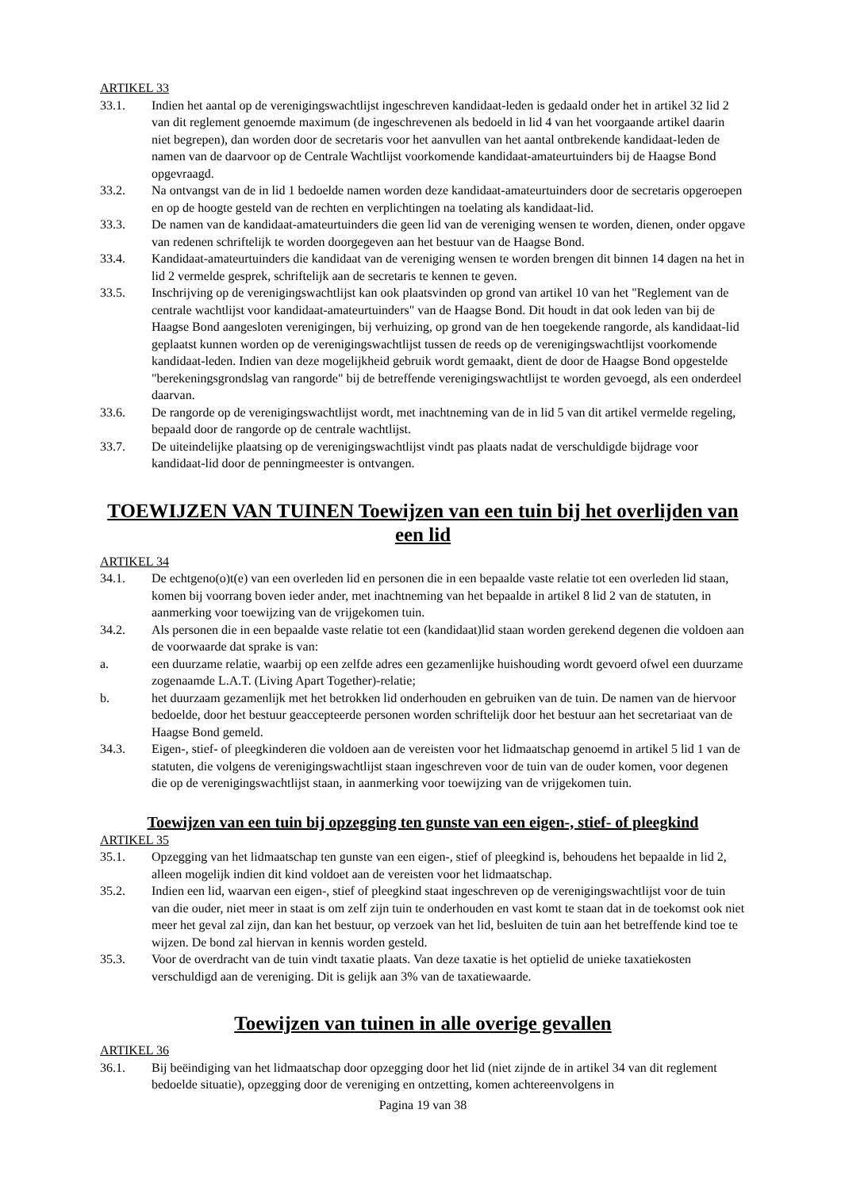ARTIKEL 33
33.1. Indien het aantal op de verenigingswachtlijst ingeschreven kandidaat-leden is gedaald onder het in artikel 32 lid 2 van dit reglement genoemde maximum (de ingeschrevenen als bedoeld in lid 4 van het voorgaande artikel daarin niet begrepen), dan worden door de secretaris voor het aanvullen van het aantal ontbrekende kandidaat-leden de namen van de daarvoor op de Centrale Wachtlijst voorkomende kandidaat-amateurtuinders bij de Haagse Bond opgevraagd.
33.2. Na ontvangst van de in lid 1 bedoelde namen worden deze kandidaat-amateurtuinders door de secretaris opgeroepen en op de hoogte gesteld van de rechten en verplichtingen na toelating als kandidaat-lid.
33.3. De namen van de kandidaat-amateurtuinders die geen lid van de vereniging wensen te worden, dienen, onder opgave van redenen schriftelijk te worden doorgegeven aan het bestuur van de Haagse Bond.
33.4. Kandidaat-amateurtuinders die kandidaat van de vereniging wensen te worden brengen dit binnen 14 dagen na het in lid 2 vermelde gesprek, schriftelijk aan de secretaris te kennen te geven.
33.5. Inschrijving op de verenigingswachtlijst kan ook plaatsvinden op grond van artikel 10 van het "Reglement van de centrale wachtlijst voor kandidaat-amateurtuinders" van de Haagse Bond. Dit houdt in dat ook leden van bij de Haagse Bond aangesloten verenigingen, bij verhuizing, op grond van de hen toegekende rangorde, als kandidaat-lid geplaatst kunnen worden op de verenigingswachtlijst tussen de reeds op de verenigingswachtlijst voorkomende kandidaat-leden. Indien van deze mogelijkheid gebruik wordt gemaakt, dient de door de Haagse Bond opgestelde "berekeningsgrondslag van rangorde" bij de betreffende verenigingswachtlijst te worden gevoegd, als een onderdeel daarvan.
33.6. De rangorde op de verenigingswachtlijst wordt, met inachtneming van de in lid 5 van dit artikel vermelde regeling, bepaald door de rangorde op de centrale wachtlijst.
33.7. De uiteindelijke plaatsing op de verenigingswachtlijst vindt pas plaats nadat de verschuldigde bijdrage voor kandidaat-lid door de penningmeester is ontvangen.
TOEWIJZEN VAN TUINEN Toewijzen van een tuin bij het overlijden van een lid
ARTIKEL 34
34.1. De echtgeno(o)t(e) van een overleden lid en personen die in een bepaalde vaste relatie tot een overleden lid staan, komen bij voorrang boven ieder ander, met inachtneming van het bepaalde in artikel 8 lid 2 van de statuten, in aanmerking voor toewijzing van de vrijgekomen tuin.
34.2. Als personen die in een bepaalde vaste relatie tot een (kandidaat)lid staan worden gerekend degenen die voldoen aan de voorwaarde dat sprake is van:
a. een duurzame relatie, waarbij op een zelfde adres een gezamenlijke huishouding wordt gevoerd ofwel een duurzame zogenaamde L.A.T. (Living Apart Together)-relatie;
b. het duurzaam gezamenlijk met het betrokken lid onderhouden en gebruiken van de tuin. De namen van de hiervoor bedoelde, door het bestuur geaccepteerde personen worden schriftelijk door het bestuur aan het secretariaat van de Haagse Bond gemeld.
34.3. Eigen-, stief- of pleegkinderen die voldoen aan de vereisten voor het lidmaatschap genoemd in artikel 5 lid 1 van de statuten, die volgens de verenigingswachtlijst staan ingeschreven voor de tuin van de ouder komen, voor degenen die op de verenigingswachtlijst staan, in aanmerking voor toewijzing van de vrijgekomen tuin.
Toewijzen van een tuin bij opzegging ten gunste van een eigen-, stief- of pleegkind
ARTIKEL 35
35.1. Opzegging van het lidmaatschap ten gunste van een eigen-, stief of pleegkind is, behoudens het bepaalde in lid 2, alleen mogelijk indien dit kind voldoet aan de vereisten voor het lidmaatschap.
35.2. Indien een lid, waarvan een eigen-, stief of pleegkind staat ingeschreven op de verenigingswachtlijst voor de tuin van die ouder, niet meer in staat is om zelf zijn tuin te onderhouden en vast komt te staan dat in de toekomst ook niet meer het geval zal zijn, dan kan het bestuur, op verzoek van het lid, besluiten de tuin aan het betreffende kind toe te wijzen. De bond zal hiervan in kennis worden gesteld.
35.3. Voor de overdracht van de tuin vindt taxatie plaats. Van deze taxatie is het optielid de unieke taxatiekosten verschuldigd aan de vereniging. Dit is gelijk aan 3% van de taxatiewaarde.
Toewijzen van tuinen in alle overige gevallen
ARTIKEL 36
36.1. Bij beëindiging van het lidmaatschap door opzegging door het lid (niet zijnde de in artikel 34 van dit reglement bedoelde situatie), opzegging door de vereniging en ontzetting, komen achtereenvolgens in
Pagina 19 van 38